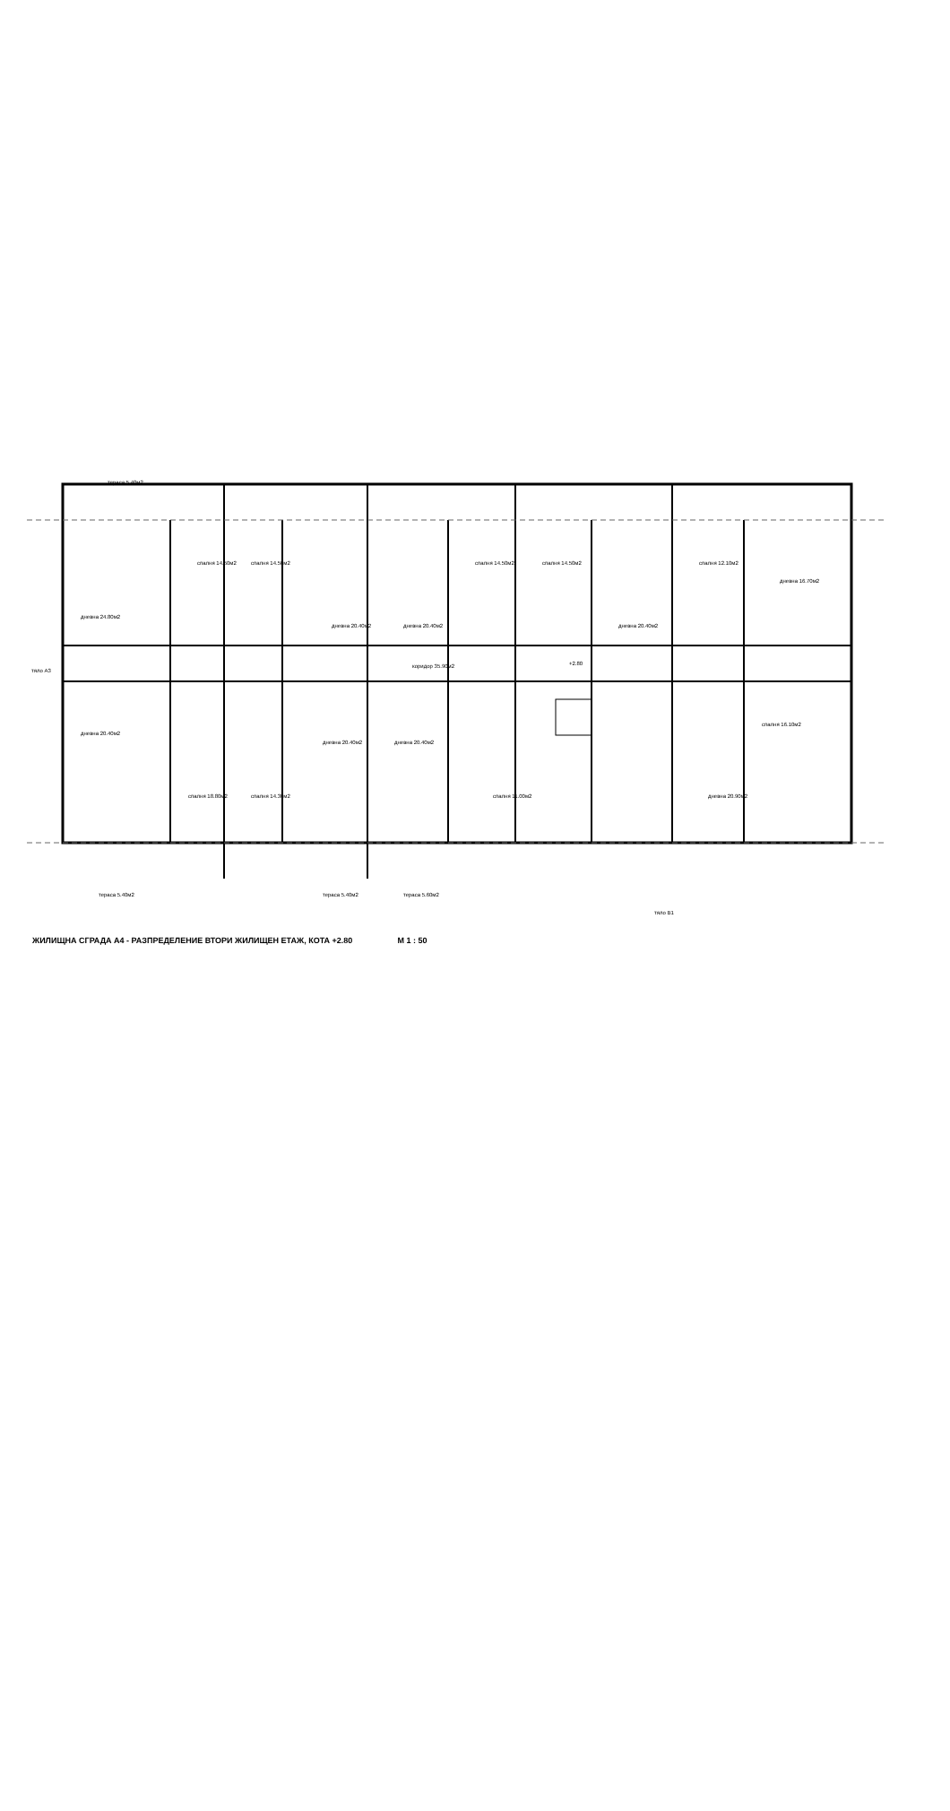дневна 24.80м2
спалня 14.50м2
спалня 14.50м2
дневна 20.40м2
дневна 20.40м2
спалня 14.50м2
спалня 14.50м2
дневна 20.40м2
спалня 12.10м2
дневна 16.70м2
коридор 35.90м2
+2.80
дневна 20.40м2
спалня 18.80м2
спалня 14.30м2
дневна 20.40м2
дневна 20.40м2
спалня 11.00м2
спалня 16.10м2
дневна 20.90м2
тераса 5.40м2
тераса 5.40м2
тераса 5.60м2
тераса 5.40м2
тяло В1
тяло А3
ЖИЛИЩНА СГРАДА А4 - РАЗПРЕДЕЛЕНИЕ ВТОРИ ЖИЛИЩЕН ЕТАЖ, КОТА +2.80 М 1 : 50